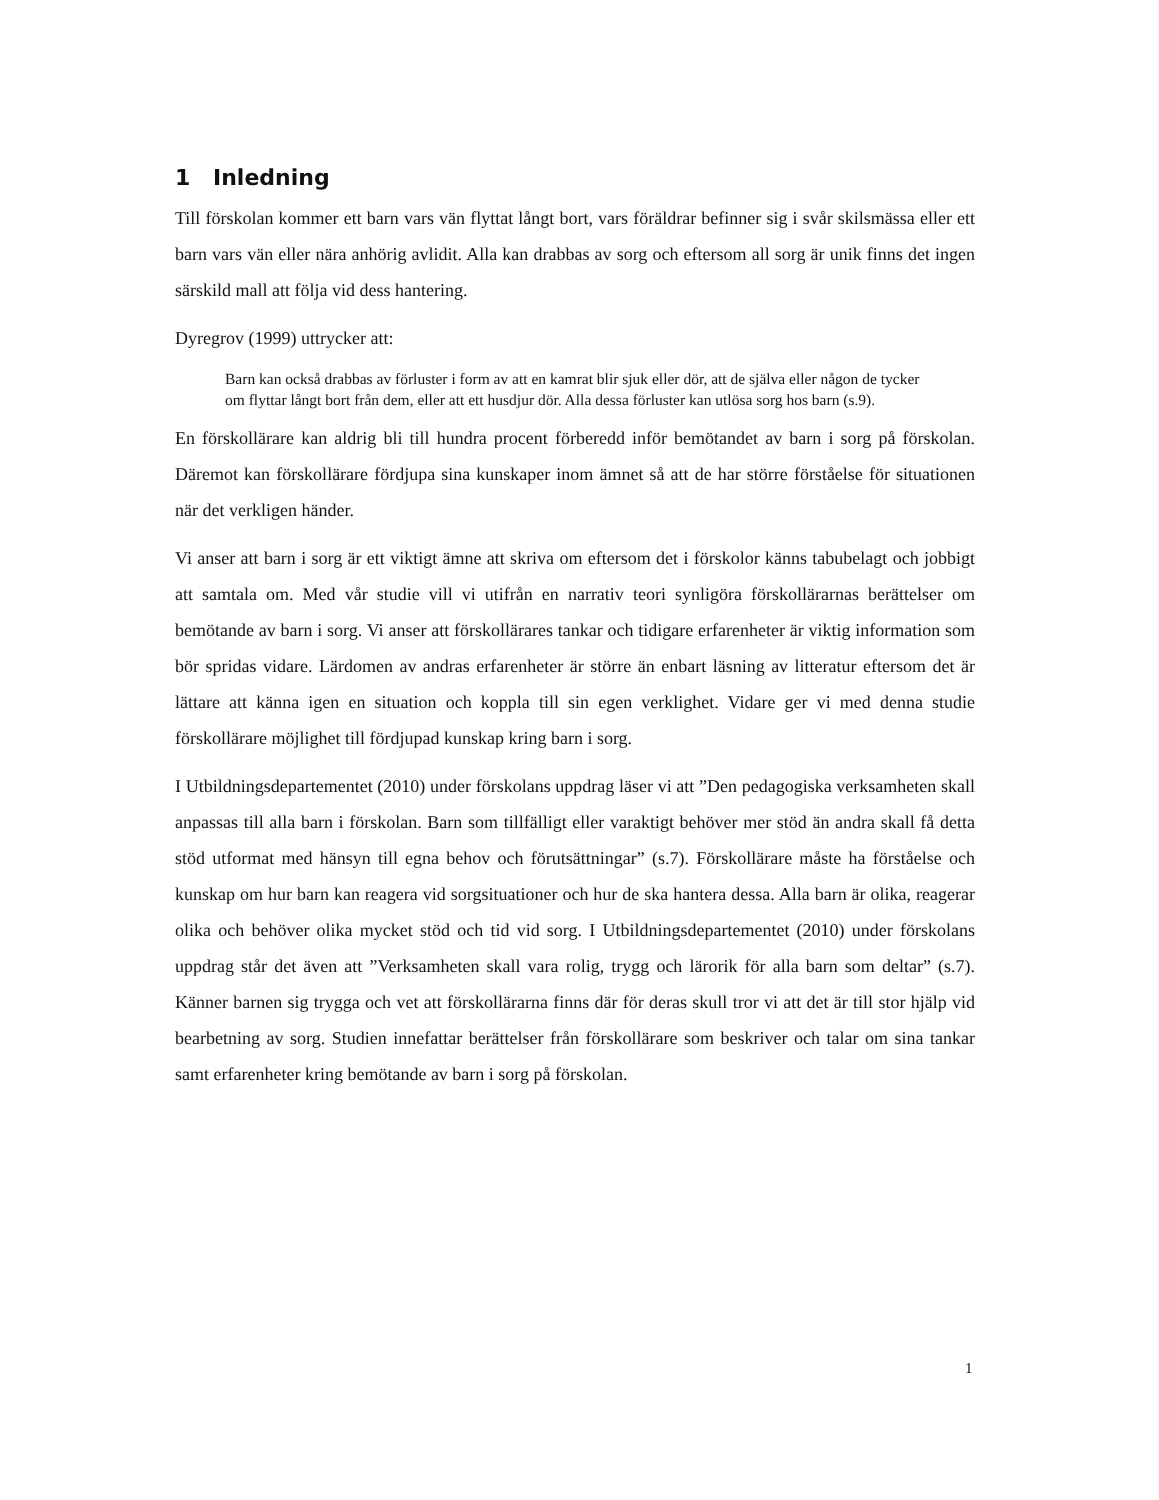1 Inledning
Till förskolan kommer ett barn vars vän flyttat långt bort, vars föräldrar befinner sig i svår skilsmässa eller ett barn vars vän eller nära anhörig avlidit. Alla kan drabbas av sorg och eftersom all sorg är unik finns det ingen särskild mall att följa vid dess hantering.
Dyregrov (1999) uttrycker att:
Barn kan också drabbas av förluster i form av att en kamrat blir sjuk eller dör, att de själva eller någon de tycker om flyttar långt bort från dem, eller att ett husdjur dör. Alla dessa förluster kan utlösa sorg hos barn (s.9).
En förskollärare kan aldrig bli till hundra procent förberedd inför bemötandet av barn i sorg på förskolan. Däremot kan förskollärare fördjupa sina kunskaper inom ämnet så att de har större förståelse för situationen när det verkligen händer.
Vi anser att barn i sorg är ett viktigt ämne att skriva om eftersom det i förskolor känns tabubelagt och jobbigt att samtala om. Med vår studie vill vi utifrån en narrativ teori synligöra förskollärarnas berättelser om bemötande av barn i sorg. Vi anser att förskollärares tankar och tidigare erfarenheter är viktig information som bör spridas vidare. Lärdomen av andras erfarenheter är större än enbart läsning av litteratur eftersom det är lättare att känna igen en situation och koppla till sin egen verklighet. Vidare ger vi med denna studie förskollärare möjlighet till fördjupad kunskap kring barn i sorg.
I Utbildningsdepartementet (2010) under förskolans uppdrag läser vi att ”Den pedagogiska verksamheten skall anpassas till alla barn i förskolan. Barn som tillfälligt eller varaktigt behöver mer stöd än andra skall få detta stöd utformat med hänsyn till egna behov och förutsättningar” (s.7). Förskollärare måste ha förståelse och kunskap om hur barn kan reagera vid sorgsituationer och hur de ska hantera dessa. Alla barn är olika, reagerar olika och behöver olika mycket stöd och tid vid sorg. I Utbildningsdepartementet (2010) under förskolans uppdrag står det även att ”Verksamheten skall vara rolig, trygg och lärorik för alla barn som deltar” (s.7). Känner barnen sig trygga och vet att förskollärarna finns där för deras skull tror vi att det är till stor hjälp vid bearbetning av sorg. Studien innefattar berättelser från förskollärare som beskriver och talar om sina tankar samt erfarenheter kring bemötande av barn i sorg på förskolan.
1